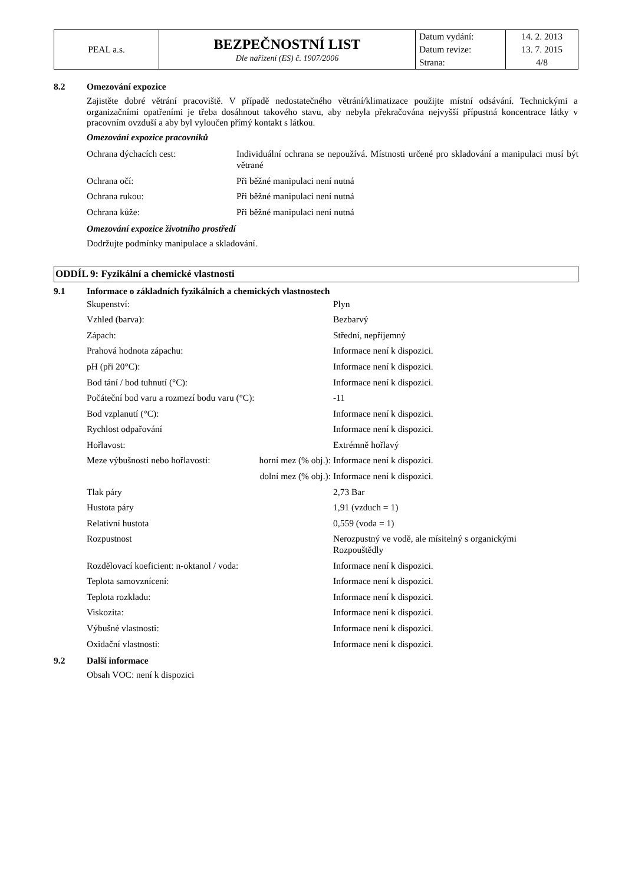| PEAL a.s. | BEZPEČNOSTNÍ LIST Dle nařízení (ES) č. 1907/2006 | Datum vydání: | 14. 2. 2013 |
| | | Datum revize: | 13. 7. 2015 |
| | | Strana: | 4/8 |
8.2 Omezování expozice
Zajistěte dobré větrání pracoviště. V případě nedostatečného větrání/klimatizace použijte místní odsávání. Technickými a organizačními opatřeními je třeba dosáhnout takového stavu, aby nebyla překračována nejvyšší přípustná koncentrace látky v pracovním ovzduší a aby byl vyloučen přímý kontakt s látkou.
Omezování expozice pracovníků
| Ochrana dýchacích cest: | Individuální ochrana se nepoužívá. Místnosti určené pro skladování a manipulaci musí být větrané |
| Ochrana očí: | Při běžné manipulaci není nutná |
| Ochrana rukou: | Při běžné manipulaci není nutná |
| Ochrana kůže: | Při běžné manipulaci není nutná |
Omezování expozice životního prostředí
Dodržujte podmínky manipulace a skladování.
ODDÍL 9: Fyzikální a chemické vlastnosti
9.1 Informace o základních fyzikálních a chemických vlastnostech
| Skupenství: | | Plyn |
| Vzhled (barva): | | Bezbarvý |
| Zápach: | | Střední, nepříjemný |
| Prahová hodnota zápachu: | | Informace není k dispozici. |
| pH (při 20°C): | | Informace není k dispozici. |
| Bod tání / bod tuhnutí (°C): | | Informace není k dispozici. |
| Počáteční bod varu a rozmezí bodu varu (°C): | | -11 |
| Bod vzplanutí (°C): | | Informace není k dispozici. |
| Rychlost odpařování | | Informace není k dispozici. |
| Hořlavost: | | Extrémně hořlavý |
| Meze výbušnosti nebo hořlavosti: | horní mez (% obj.): | Informace není k dispozici. |
| | dolní mez (% obj.): | Informace není k dispozici. |
| Tlak páry | | 2,73 Bar |
| Hustota páry | | 1,91 (vzduch = 1) |
| Relativní hustota | | 0,559 (voda = 1) |
| Rozpustnost | | Nerozpustný ve vodě, ale mísitelný s organickými Rozpouštědly |
| Rozdělovací koeficient: n-oktanol / voda: | | Informace není k dispozici. |
| Teplota samovznícení: | | Informace není k dispozici. |
| Teplota rozkladu: | | Informace není k dispozici. |
| Viskozita: | | Informace není k dispozici. |
| Výbušné vlastnosti: | | Informace není k dispozici. |
| Oxidační vlastnosti: | | Informace není k dispozici. |
9.2 Další informace
Obsah VOC: není k dispozici